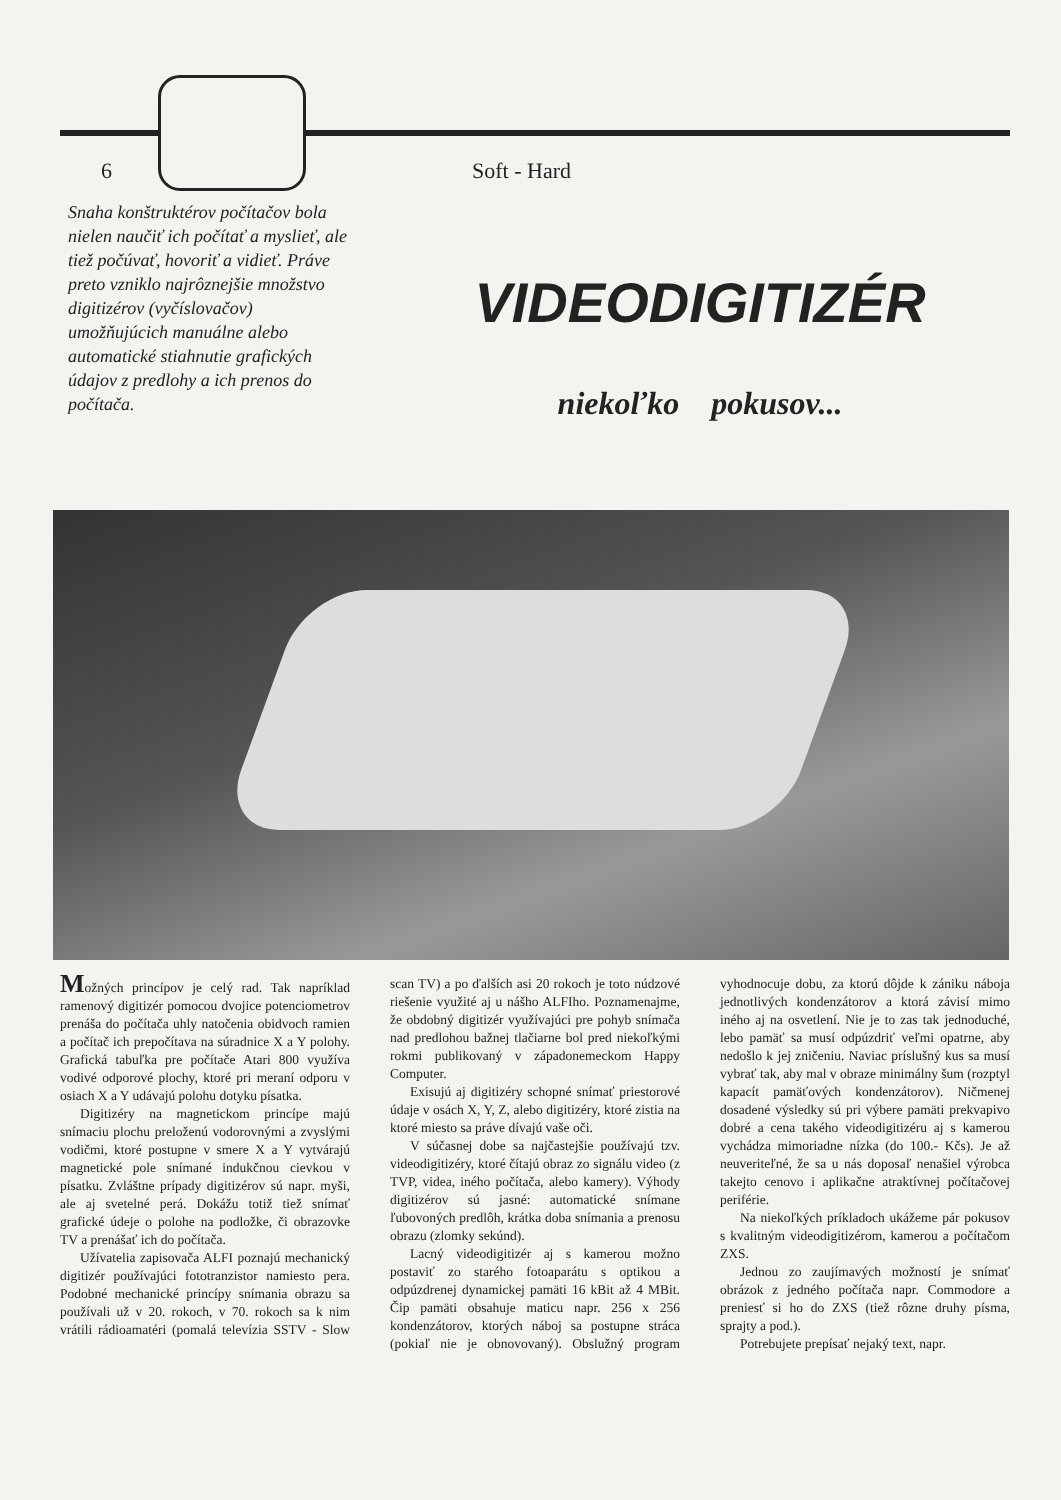6 Soft - Hard
Snaha konštruktérov počítačov bola nielen naučiť ich počítať a myslieť, ale tiež počúvať, hovoriť a vidieť. Práve preto vzniklo najrôznejšie množstvo digitizérov (vyčíslovačov) umožňujúcich manuálne alebo automatické stiahnutie grafických údajov z predlohy a ich prenos do počítača.
VIDEODIGITIZÉR
niekoľko pokusov...
Možných princípov je celý rad. Tak napríklad ramenový digitizér pomocou dvojice potenciometrov prenáša do počítača uhly natočenia obidvoch ramien a počítač ich prepočítava na súradnice X a Y polohy. Grafická tabuľka pre počítače Atari 800 využíva vodivé odporové plochy, ktoré pri meraní odporu v osiach X a Y udávajú polohu dotyku písatka.
Digitizéry na magnetickom princípe majú snímaciu plochu preloženú vodorovnými a zvyslými vodičmi, ktoré postupne v smere X a Y vytvárajú magnetické pole snímané indukčnou cievkou v písatku. Zvláštne prípady digitizérov sú napr. myši, ale aj svetelné perá. Dokážu totiž tiež snímať grafické údeje o polohe na podložke, či obrazovke TV a prenášať ich do počítača.
Užívatelia zapisovača ALFI poznajú mechanický digitizér používajúci fototranzistor namiesto pera. Podobné mechanické princípy snímania obrazu sa používali už v 20. rokoch, v 70. rokoch sa k nim vrátili rádioamatéri (pomalá televízia SSTV - Slow scan TV) a po ďalších asi 20 rokoch je toto núdzové riešenie využité aj u nášho ALFIho. Poznamenajme, že obdobný digitizér využívajúci pre pohyb snímača nad predlohou bažnej tlačiarne bol pred niekoľkými rokmi publikovaný v západonemeckom Happy Computer.
Exisujú aj digitizéry schopné snímať priestorové údaje v osách X, Y, Z, alebo digitizéry, ktoré zistia na ktoré miesto sa práve dívajú vaše oči.
V súčasnej dobe sa najčastejšie používajú tzv. videodigitizéry, ktoré čítajú obraz zo signálu video (z TVP, videa, iného počítača, alebo kamery). Výhody digitizérov sú jasné: automatické snímane ľubovoných predlôh, krátka doba snímania a prenosu obrazu (zlomky sekúnd).
Lacný videodigitizér aj s kamerou možno postaviť zo starého fotoaparátu s optikou a odpúzdrenej dynamickej pamäti 16 kBit až 4 MBit. Čip pamäti obsahuje maticu napr. 256 x 256 kondenzátorov, ktorých náboj sa postupne stráca (pokiaľ nie je obnovovaný). Obslužný program vyhodnocuje dobu, za ktorú dôjde k zániku nábojа jednotlivých kondenzátorov a ktorá závisí mimo iného aj na osvetlení. Nie je to zas tak jednoduché, lebo pamäť sa musí odpúzdriť veľmi opatrne, aby nedošlo k jej zničeniu. Naviac príslušný kus sa musí vybrať tak, aby mal v obraze minimálny šum (rozptyl kapacít pamäťových kondenzátorov). Ničmenej dosadené výsledky sú pri výbere pamäti prekvapivo dobré a cena takého videodigitizéru aj s kamerou vychádza mimoriadne nízka (do 100.- Kčs). Je až neuveriteľné, že sa u nás doposaľ nenašiel výrobca takejto cenovo i aplikačne atraktívnej počítačovej periférie.
Na niekoľkých príkladoch ukážeme pár pokusov s kvalitným videodigitizérom, kamerou a počítačom ZXS.
Jednou zo zaujímavých možností je snímať obrázok z jedného počítača napr. Commodore a preniesť si ho do ZXS (tiež rôzne druhy písma, sprajty a pod.).
Potrebujete prepísať nejaký text, napr.